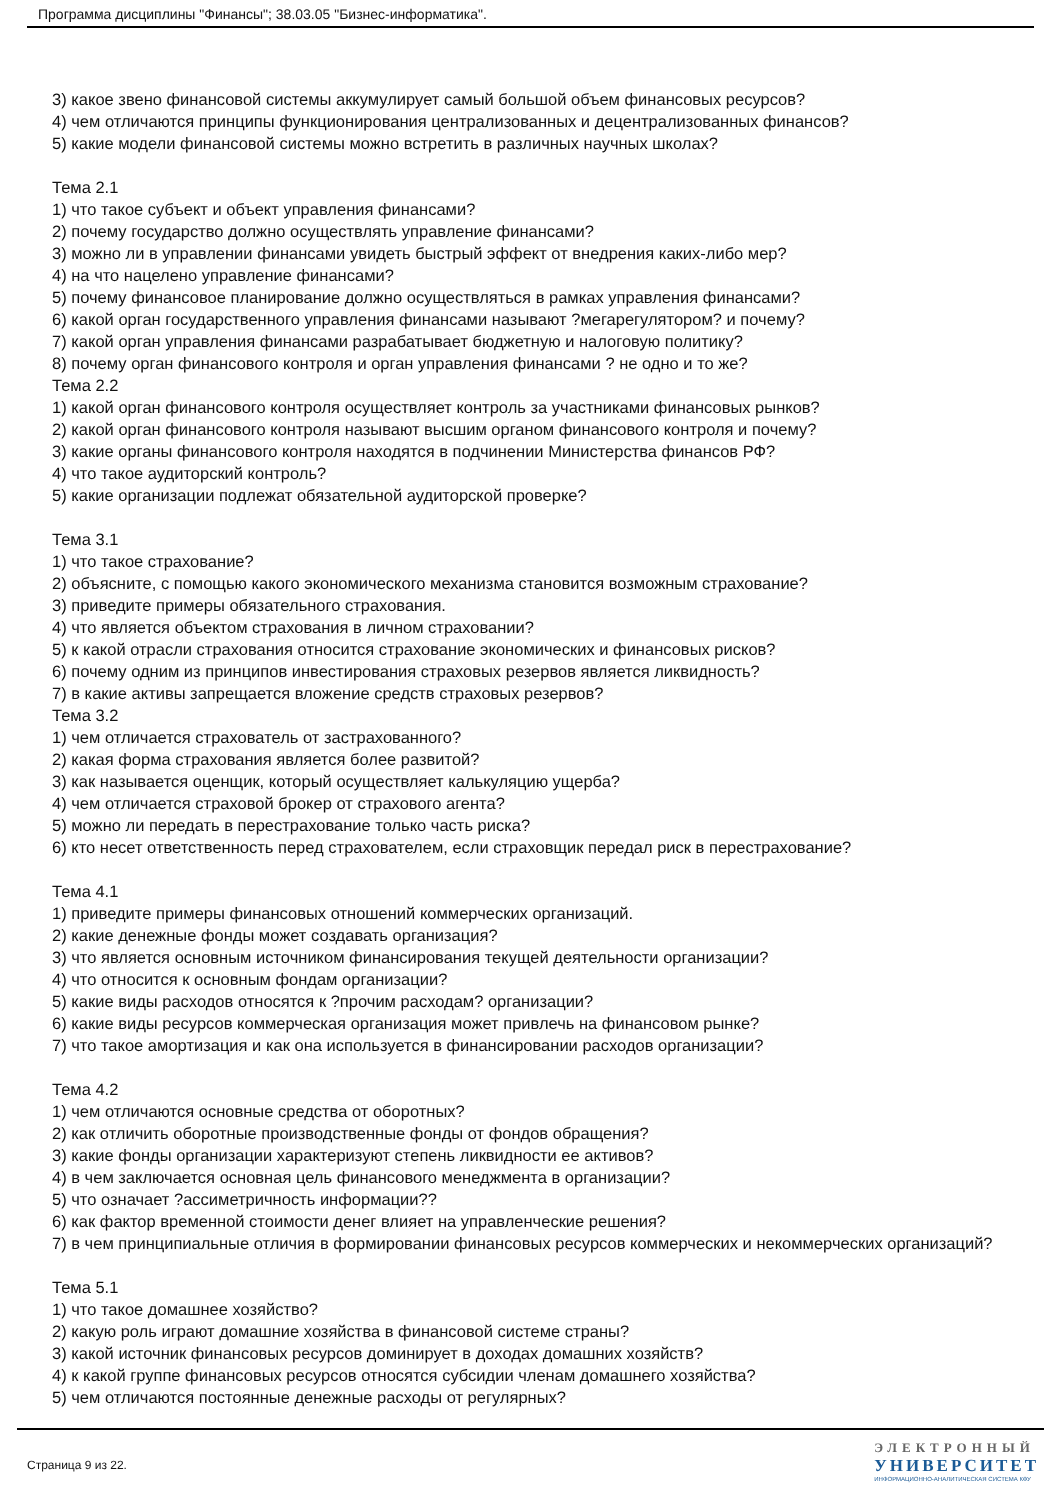Программа дисциплины "Финансы"; 38.03.05 "Бизнес-информатика".
3) какое звено финансовой системы аккумулирует самый большой объем финансовых ресурсов?
4) чем отличаются принципы функционирования централизованных и децентрализованных финансов?
5) какие модели финансовой системы можно встретить в различных научных школах?
Тема 2.1
1) что такое субъект и объект управления финансами?
2) почему государство должно осуществлять управление финансами?
3) можно ли в управлении финансами увидеть быстрый эффект от внедрения каких-либо мер?
4) на что нацелено управление финансами?
5) почему финансовое планирование должно осуществляться в рамках управления финансами?
6) какой орган государственного управления финансами называют ?мегарегулятором? и почему?
7) какой орган управления финансами разрабатывает бюджетную и налоговую политику?
8) почему орган финансового контроля и орган управления финансами ? не одно и то же?
Тема 2.2
1) какой орган финансового контроля осуществляет контроль за участниками финансовых рынков?
2) какой орган финансового контроля называют высшим органом финансового контроля и почему?
3) какие органы финансового контроля находятся в подчинении Министерства финансов РФ?
4) что такое аудиторский контроль?
5) какие организации подлежат обязательной аудиторской проверке?
Тема 3.1
1) что такое страхование?
2) объясните, с помощью какого экономического механизма становится возможным страхование?
3) приведите примеры обязательного страхования.
4) что является объектом страхования в личном страховании?
5) к какой отрасли страхования относится страхование экономических и финансовых рисков?
6) почему одним из принципов инвестирования страховых резервов является ликвидность?
7) в какие активы запрещается вложение средств страховых резервов?
Тема 3.2
1) чем отличается страхователь от застрахованного?
2) какая форма страхования является более развитой?
3) как называется оценщик, который осуществляет калькуляцию ущерба?
4) чем отличается страховой брокер от страхового агента?
5) можно ли передать в перестрахование только часть риска?
6) кто несет ответственность перед страхователем, если страховщик передал риск в перестрахование?
Тема 4.1
1) приведите примеры финансовых отношений коммерческих организаций.
2) какие денежные фонды может создавать организация?
3) что является основным источником финансирования текущей деятельности организации?
4) что относится к основным фондам организации?
5) какие виды расходов относятся к ?прочим расходам? организации?
6) какие виды ресурсов коммерческая организация может привлечь на финансовом рынке?
7) что такое амортизация и как она используется в финансировании расходов организации?
Тема 4.2
1) чем отличаются основные средства от оборотных?
2) как отличить оборотные производственные фонды от фондов обращения?
3) какие фонды организации характеризуют степень ликвидности ее активов?
4) в чем заключается основная цель финансового менеджмента в организации?
5) что означает ?ассиметричность информации??
6) как фактор временной стоимости денег влияет на управленческие решения?
7) в чем принципиальные отличия в формировании финансовых ресурсов коммерческих и некоммерческих организаций?
Тема 5.1
1) что такое домашнее хозяйство?
2) какую роль играют домашние хозяйства в финансовой системе страны?
3) какой источник финансовых ресурсов доминирует в доходах домашних хозяйств?
4) к какой группе финансовых ресурсов относятся субсидии членам домашнего хозяйства?
5) чем отличаются постоянные денежные расходы от регулярных?
Страница 9 из 22.
ЭЛЕКТРОННЫЙ
УНИВЕРСИТЕТ
ИНФОРМАЦИОННО-АНАЛИТИЧЕСКАЯ СИСТЕМА КФУ